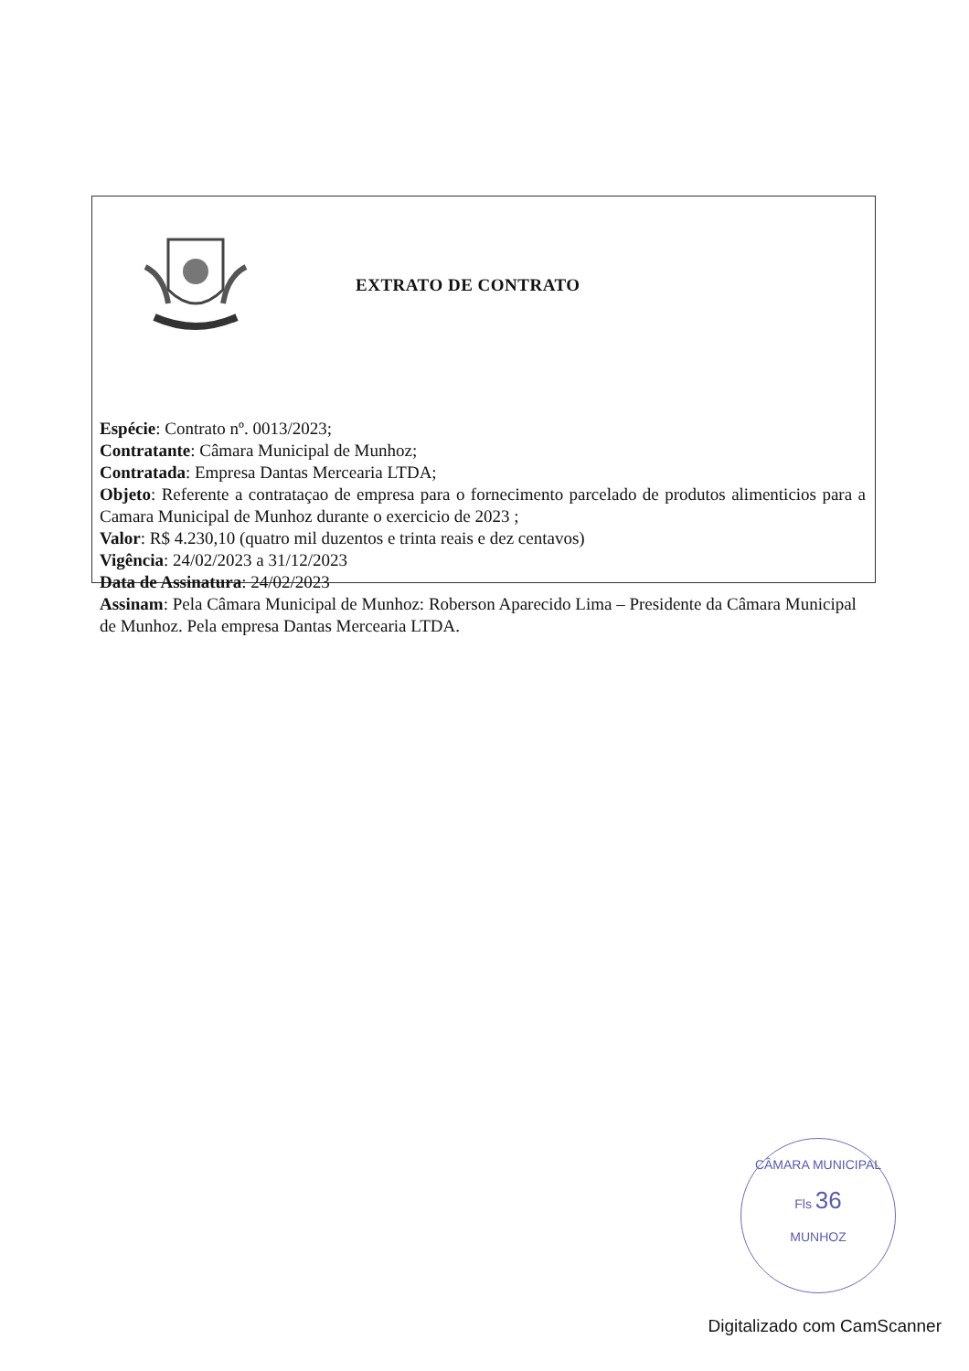EXTRATO DE CONTRATO
Espécie: Contrato nº. 0013/2023;
Contratante: Câmara Municipal de Munhoz;
Contratada: Empresa Dantas Mercearia LTDA;
Objeto: Referente a contrataçao de empresa para o fornecimento parcelado de produtos alimenticios para a Camara Municipal de Munhoz durante o exercicio de 2023 ;
Valor: R$ 4.230,10 (quatro mil duzentos e trinta reais e dez centavos)
Vigência: 24/02/2023 a 31/12/2023
Data de Assinatura: 24/02/2023
Assinam: Pela Câmara Municipal de Munhoz: Roberson Aparecido Lima – Presidente da Câmara Municipal de Munhoz. Pela empresa Dantas Mercearia LTDA.
CÂMARA MUNICIPAL
Fls 36
MUNHOZ
Digitalizado com CamScanner